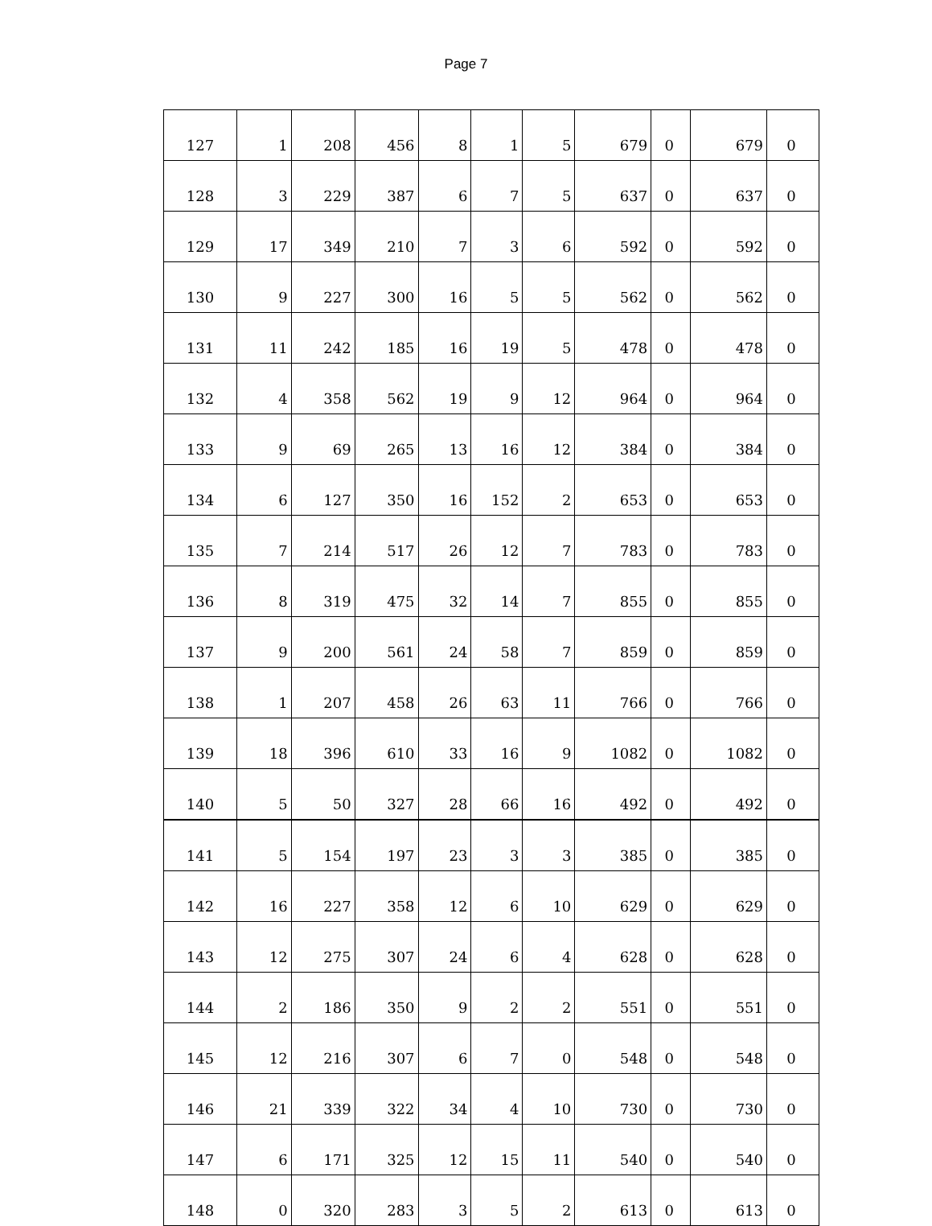Page 7
| 127 | 1 | 208 | 456 | 8 | 1 | 5 | 679 | 0 | 679 | 0 |
| 128 | 3 | 229 | 387 | 6 | 7 | 5 | 637 | 0 | 637 | 0 |
| 129 | 17 | 349 | 210 | 7 | 3 | 6 | 592 | 0 | 592 | 0 |
| 130 | 9 | 227 | 300 | 16 | 5 | 5 | 562 | 0 | 562 | 0 |
| 131 | 11 | 242 | 185 | 16 | 19 | 5 | 478 | 0 | 478 | 0 |
| 132 | 4 | 358 | 562 | 19 | 9 | 12 | 964 | 0 | 964 | 0 |
| 133 | 9 | 69 | 265 | 13 | 16 | 12 | 384 | 0 | 384 | 0 |
| 134 | 6 | 127 | 350 | 16 | 152 | 2 | 653 | 0 | 653 | 0 |
| 135 | 7 | 214 | 517 | 26 | 12 | 7 | 783 | 0 | 783 | 0 |
| 136 | 8 | 319 | 475 | 32 | 14 | 7 | 855 | 0 | 855 | 0 |
| 137 | 9 | 200 | 561 | 24 | 58 | 7 | 859 | 0 | 859 | 0 |
| 138 | 1 | 207 | 458 | 26 | 63 | 11 | 766 | 0 | 766 | 0 |
| 139 | 18 | 396 | 610 | 33 | 16 | 9 | 1082 | 0 | 1082 | 0 |
| 140 | 5 | 50 | 327 | 28 | 66 | 16 | 492 | 0 | 492 | 0 |
| 141 | 5 | 154 | 197 | 23 | 3 | 3 | 385 | 0 | 385 | 0 |
| 142 | 16 | 227 | 358 | 12 | 6 | 10 | 629 | 0 | 629 | 0 |
| 143 | 12 | 275 | 307 | 24 | 6 | 4 | 628 | 0 | 628 | 0 |
| 144 | 2 | 186 | 350 | 9 | 2 | 2 | 551 | 0 | 551 | 0 |
| 145 | 12 | 216 | 307 | 6 | 7 | 0 | 548 | 0 | 548 | 0 |
| 146 | 21 | 339 | 322 | 34 | 4 | 10 | 730 | 0 | 730 | 0 |
| 147 | 6 | 171 | 325 | 12 | 15 | 11 | 540 | 0 | 540 | 0 |
| 148 | 0 | 320 | 283 | 3 | 5 | 2 | 613 | 0 | 613 | 0 |